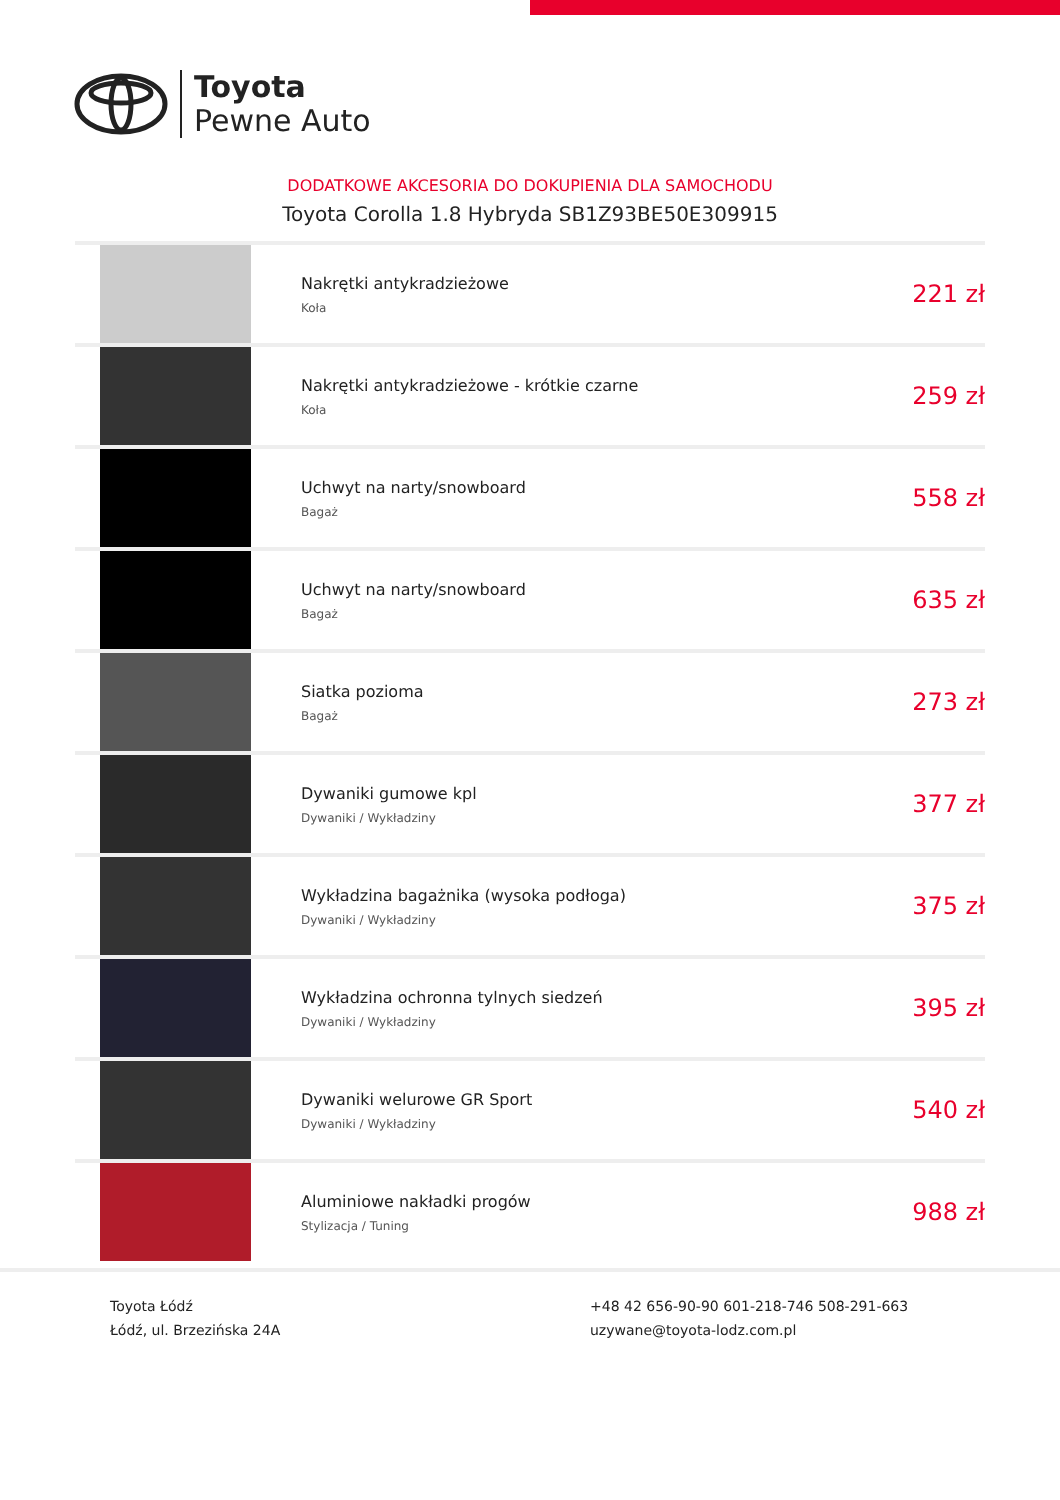Toyota
Pewne Auto
DODATKOWE AKCESORIA DO DOKUPIENIA DLA SAMOCHODU
Toyota Corolla 1.8 Hybryda SB1Z93BE50E309915
| | Nakrętki antykradzieżowe Koła | 221 zł |
| | Nakrętki antykradzieżowe - krótkie czarne Koła | 259 zł |
| | Uchwyt na narty/snowboard Bagaż | 558 zł |
| | Uchwyt na narty/snowboard Bagaż | 635 zł |
| | Siatka pozioma Bagaż | 273 zł |
| | Dywaniki gumowe kpl Dywaniki / Wykładziny | 377 zł |
| | Wykładzina bagażnika (wysoka podłoga) Dywaniki / Wykładziny | 375 zł |
| | Wykładzina ochronna tylnych siedzeń Dywaniki / Wykładziny | 395 zł |
| | Dywaniki welurowe GR Sport Dywaniki / Wykładziny | 540 zł |
| | Aluminiowe nakładki progów Stylizacja / Tuning | 988 zł |
Toyota Łódź
Łódź, ul. Brzezińska 24A
+48 42 656-90-90 601-218-746 508-291-663
uzywane@toyota-lodz.com.pl